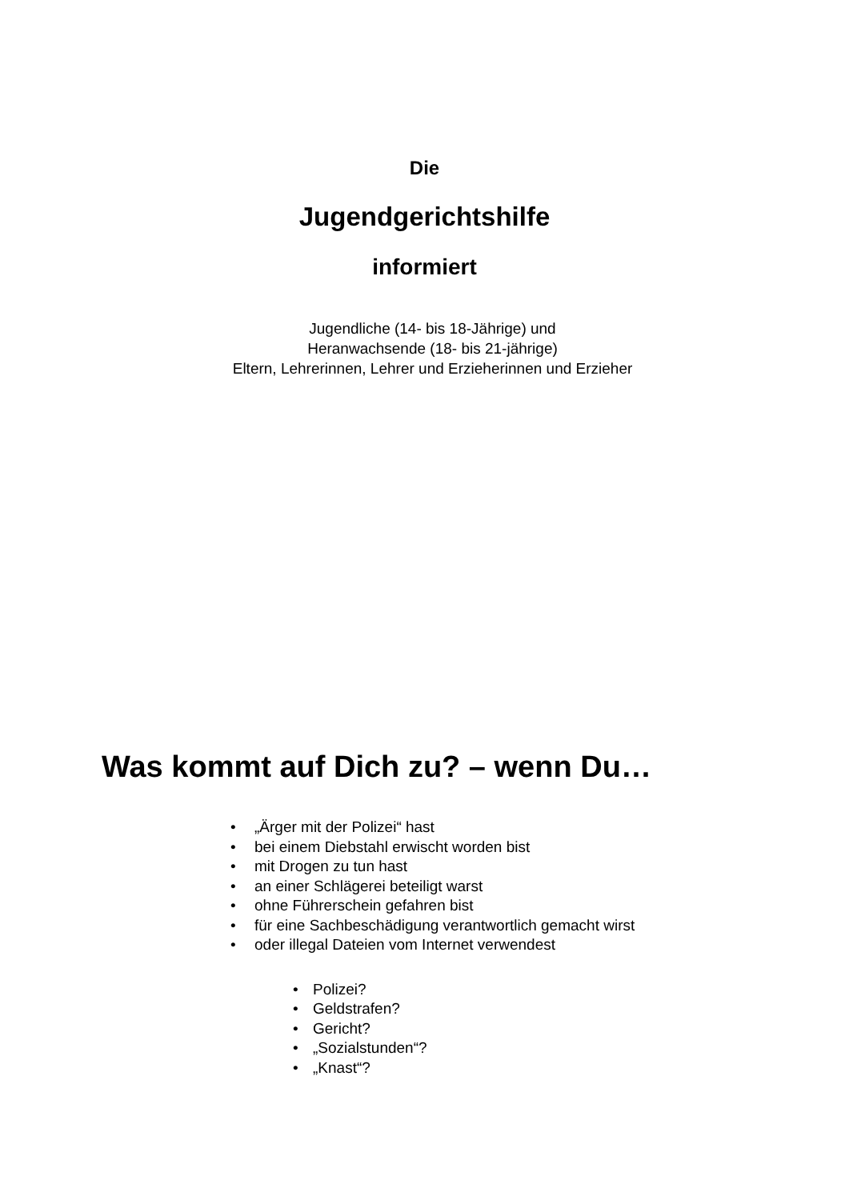Die
Jugendgerichtshilfe
informiert
Jugendliche (14- bis 18-Jährige) und
Heranwachsende (18- bis 21-jährige)
Eltern, Lehrerinnen, Lehrer und Erzieherinnen und Erzieher
Was kommt auf Dich zu? – wenn Du…
• „Ärger mit der Polizei“ hast
• bei einem Diebstahl erwischt worden bist
• mit Drogen zu tun hast
• an einer Schlägerei beteiligt warst
• ohne Führerschein gefahren bist
• für eine Sachbeschädigung verantwortlich gemacht wirst
• oder illegal Dateien vom Internet verwendest
• Polizei?
• Geldstrafen?
• Gericht?
• „Sozialstunden“?
• „Knast“?